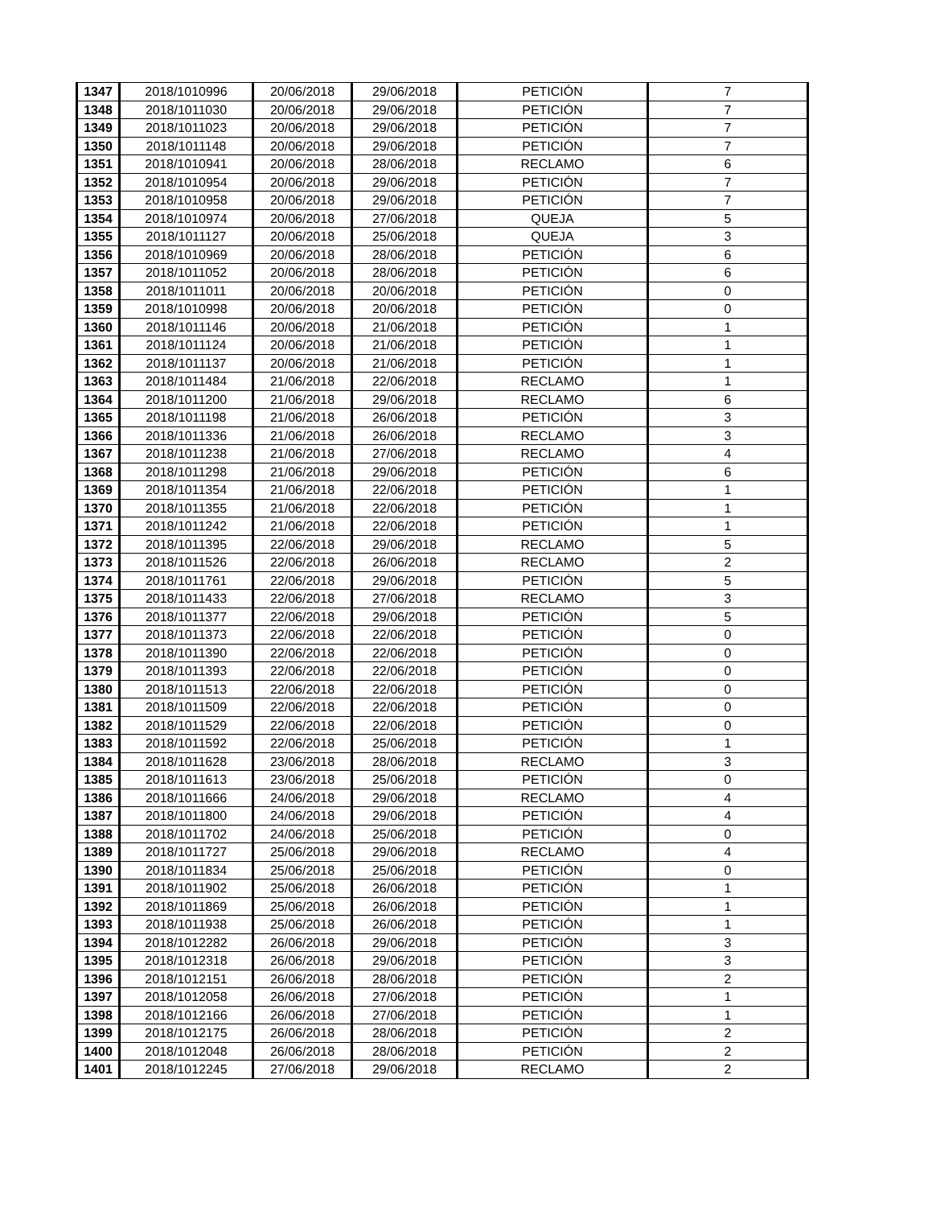| 1347 | 2018/1010996 | 20/06/2018 | 29/06/2018 | PETICIÓN | 7 |
| 1348 | 2018/1011030 | 20/06/2018 | 29/06/2018 | PETICIÓN | 7 |
| 1349 | 2018/1011023 | 20/06/2018 | 29/06/2018 | PETICIÓN | 7 |
| 1350 | 2018/1011148 | 20/06/2018 | 29/06/2018 | PETICIÓN | 7 |
| 1351 | 2018/1010941 | 20/06/2018 | 28/06/2018 | RECLAMO | 6 |
| 1352 | 2018/1010954 | 20/06/2018 | 29/06/2018 | PETICIÓN | 7 |
| 1353 | 2018/1010958 | 20/06/2018 | 29/06/2018 | PETICIÓN | 7 |
| 1354 | 2018/1010974 | 20/06/2018 | 27/06/2018 | QUEJA | 5 |
| 1355 | 2018/1011127 | 20/06/2018 | 25/06/2018 | QUEJA | 3 |
| 1356 | 2018/1010969 | 20/06/2018 | 28/06/2018 | PETICIÓN | 6 |
| 1357 | 2018/1011052 | 20/06/2018 | 28/06/2018 | PETICIÓN | 6 |
| 1358 | 2018/1011011 | 20/06/2018 | 20/06/2018 | PETICIÓN | 0 |
| 1359 | 2018/1010998 | 20/06/2018 | 20/06/2018 | PETICIÓN | 0 |
| 1360 | 2018/1011146 | 20/06/2018 | 21/06/2018 | PETICIÓN | 1 |
| 1361 | 2018/1011124 | 20/06/2018 | 21/06/2018 | PETICIÓN | 1 |
| 1362 | 2018/1011137 | 20/06/2018 | 21/06/2018 | PETICIÓN | 1 |
| 1363 | 2018/1011484 | 21/06/2018 | 22/06/2018 | RECLAMO | 1 |
| 1364 | 2018/1011200 | 21/06/2018 | 29/06/2018 | RECLAMO | 6 |
| 1365 | 2018/1011198 | 21/06/2018 | 26/06/2018 | PETICIÓN | 3 |
| 1366 | 2018/1011336 | 21/06/2018 | 26/06/2018 | RECLAMO | 3 |
| 1367 | 2018/1011238 | 21/06/2018 | 27/06/2018 | RECLAMO | 4 |
| 1368 | 2018/1011298 | 21/06/2018 | 29/06/2018 | PETICIÓN | 6 |
| 1369 | 2018/1011354 | 21/06/2018 | 22/06/2018 | PETICIÓN | 1 |
| 1370 | 2018/1011355 | 21/06/2018 | 22/06/2018 | PETICIÓN | 1 |
| 1371 | 2018/1011242 | 21/06/2018 | 22/06/2018 | PETICIÓN | 1 |
| 1372 | 2018/1011395 | 22/06/2018 | 29/06/2018 | RECLAMO | 5 |
| 1373 | 2018/1011526 | 22/06/2018 | 26/06/2018 | RECLAMO | 2 |
| 1374 | 2018/1011761 | 22/06/2018 | 29/06/2018 | PETICIÓN | 5 |
| 1375 | 2018/1011433 | 22/06/2018 | 27/06/2018 | RECLAMO | 3 |
| 1376 | 2018/1011377 | 22/06/2018 | 29/06/2018 | PETICIÓN | 5 |
| 1377 | 2018/1011373 | 22/06/2018 | 22/06/2018 | PETICIÓN | 0 |
| 1378 | 2018/1011390 | 22/06/2018 | 22/06/2018 | PETICIÓN | 0 |
| 1379 | 2018/1011393 | 22/06/2018 | 22/06/2018 | PETICIÓN | 0 |
| 1380 | 2018/1011513 | 22/06/2018 | 22/06/2018 | PETICIÓN | 0 |
| 1381 | 2018/1011509 | 22/06/2018 | 22/06/2018 | PETICIÓN | 0 |
| 1382 | 2018/1011529 | 22/06/2018 | 22/06/2018 | PETICIÓN | 0 |
| 1383 | 2018/1011592 | 22/06/2018 | 25/06/2018 | PETICIÓN | 1 |
| 1384 | 2018/1011628 | 23/06/2018 | 28/06/2018 | RECLAMO | 3 |
| 1385 | 2018/1011613 | 23/06/2018 | 25/06/2018 | PETICIÓN | 0 |
| 1386 | 2018/1011666 | 24/06/2018 | 29/06/2018 | RECLAMO | 4 |
| 1387 | 2018/1011800 | 24/06/2018 | 29/06/2018 | PETICIÓN | 4 |
| 1388 | 2018/1011702 | 24/06/2018 | 25/06/2018 | PETICIÓN | 0 |
| 1389 | 2018/1011727 | 25/06/2018 | 29/06/2018 | RECLAMO | 4 |
| 1390 | 2018/1011834 | 25/06/2018 | 25/06/2018 | PETICIÓN | 0 |
| 1391 | 2018/1011902 | 25/06/2018 | 26/06/2018 | PETICIÓN | 1 |
| 1392 | 2018/1011869 | 25/06/2018 | 26/06/2018 | PETICIÓN | 1 |
| 1393 | 2018/1011938 | 25/06/2018 | 26/06/2018 | PETICIÓN | 1 |
| 1394 | 2018/1012282 | 26/06/2018 | 29/06/2018 | PETICIÓN | 3 |
| 1395 | 2018/1012318 | 26/06/2018 | 29/06/2018 | PETICIÓN | 3 |
| 1396 | 2018/1012151 | 26/06/2018 | 28/06/2018 | PETICIÓN | 2 |
| 1397 | 2018/1012058 | 26/06/2018 | 27/06/2018 | PETICIÓN | 1 |
| 1398 | 2018/1012166 | 26/06/2018 | 27/06/2018 | PETICIÓN | 1 |
| 1399 | 2018/1012175 | 26/06/2018 | 28/06/2018 | PETICIÓN | 2 |
| 1400 | 2018/1012048 | 26/06/2018 | 28/06/2018 | PETICIÓN | 2 |
| 1401 | 2018/1012245 | 27/06/2018 | 29/06/2018 | RECLAMO | 2 |